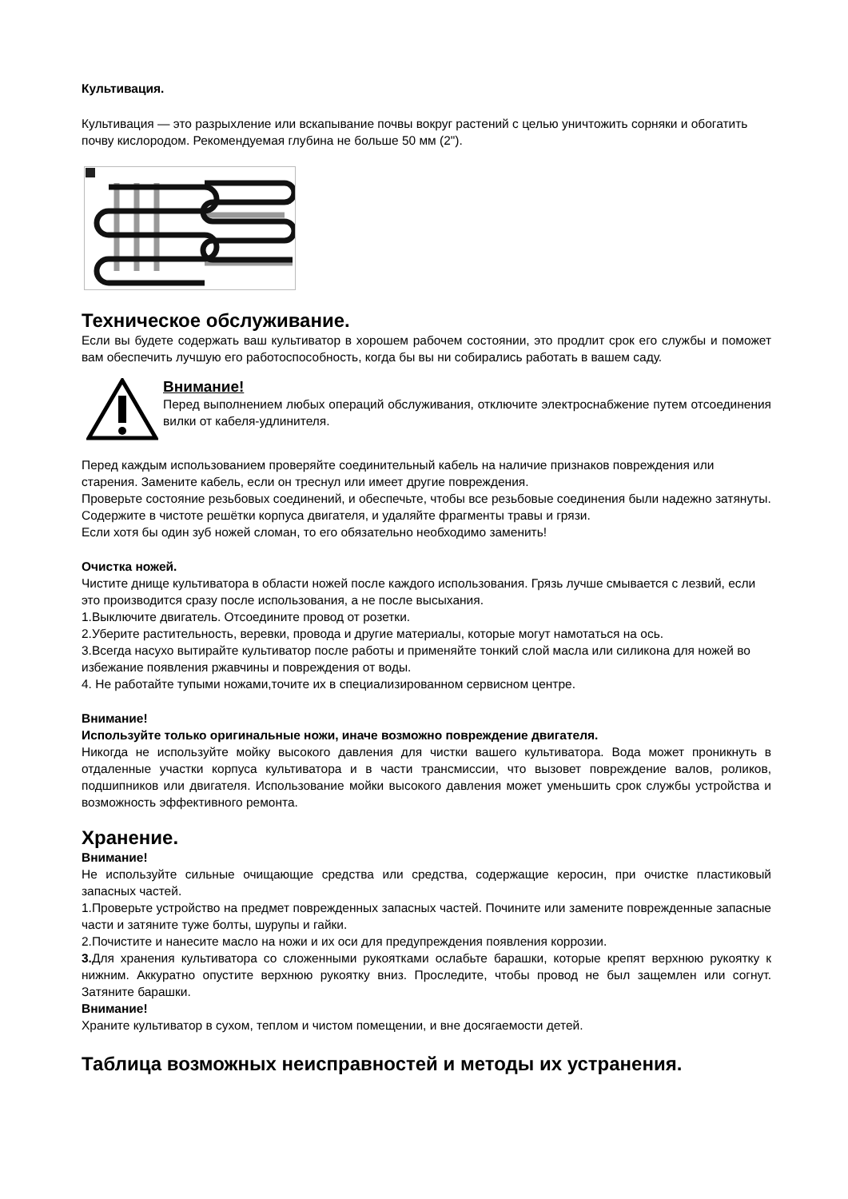Культивация.
Культивация — это разрыхление или вскапывание почвы вокруг растений с целью уничтожить сорняки и обогатить почву кислородом. Рекомендуемая глубина не больше 50 мм (2").
Техническое обслуживание.
Если вы будете содержать ваш культиватор в хорошем рабочем состоянии, это продлит срок его службы и поможет вам обеспечить лучшую его работоспособность, когда бы вы ни собирались работать в вашем саду.
Внимание!
Перед выполнением любых операций обслуживания, отключите электроснабжение путем отсоединения вилки от кабеля-удлинителя.
Перед каждым использованием проверяйте соединительный кабель на наличие признаков повреждения или старения. Замените кабель, если он треснул или имеет другие повреждения.
Проверьте состояние резьбовых соединений, и обеспечьте, чтобы все резьбовые соединения были надежно затянуты.
Содержите в чистоте решётки корпуса двигателя, и удаляйте фрагменты травы и грязи.
Если хотя бы один зуб ножей сломан, то его обязательно необходимо заменить!
Очистка ножей.
Чистите днище культиватора в области ножей после каждого использования. Грязь лучше смывается с лезвий, если это производится сразу после использования, а не после высыхания.
1.Выключите двигатель. Отсоедините провод от розетки.
2.Уберите растительность, веревки, провода и другие материалы, которые могут намотаться на ось.
3.Всегда насухо вытирайте культиватор после работы и применяйте тонкий слой масла или силикона для ножей во избежание появления ржавчины и повреждения от воды.
4. Не работайте тупыми ножами,точите их в специализированном сервисном центре.
Внимание!
Используйте только оригинальные ножи, иначе возможно повреждение двигателя.
Никогда не используйте мойку высокого давления для чистки вашего культиватора. Вода может проникнуть в отдаленные участки корпуса культиватора и в части трансмиссии, что вызовет повреждение валов, роликов, подшипников или двигателя. Использование мойки высокого давления может уменьшить срок службы устройства и возможность эффективного ремонта.
Хранение.
Внимание!
Не используйте сильные очищающие средства или средства, содержащие керосин, при очистке пластиковый запасных частей.
1.Проверьте устройство на предмет поврежденных запасных частей. Почините или замените поврежденные запасные части и затяните туже болты, шурупы и гайки.
2.Почистите и нанесите масло на ножи и их оси для предупреждения появления коррозии.
3. Для хранения культиватора со сложенными рукоятками ослабьте барашки, которые крепят верхнюю рукоятку к нижним. Аккуратно опустите верхнюю рукоятку вниз. Проследите, чтобы провод не был защемлен или согнут. Затяните барашки.
Внимание!
Храните культиватор в сухом, теплом и чистом помещении, и вне досягаемости детей.
Таблица возможных неисправностей и методы их устранения.